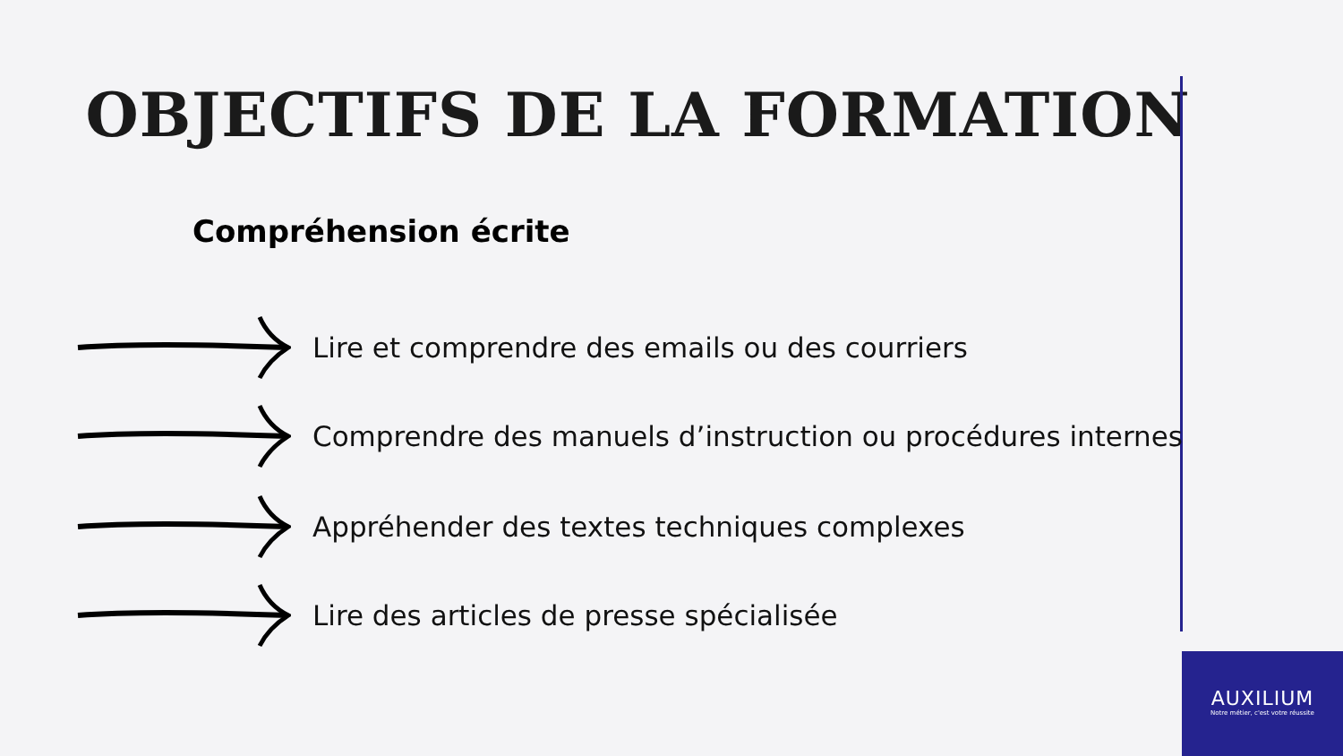OBJECTIFS DE LA FORMATION
Compréhension écrite
Lire et comprendre des emails ou des courriers
Comprendre des manuels d’instruction ou procédures internes
Appréhender des textes techniques complexes
Lire des articles de presse spécialisée
AUXILIUM
Notre métier, c'est votre réussite